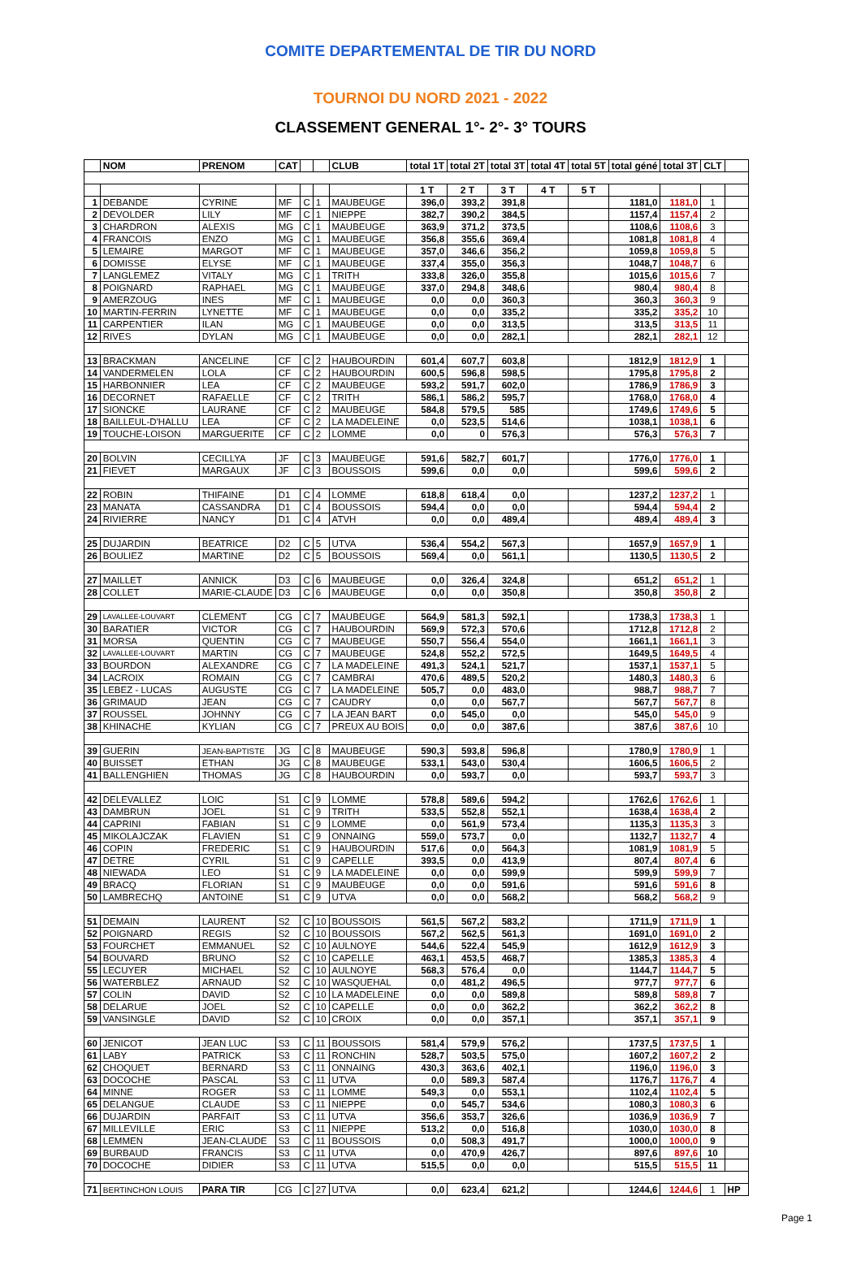COMITE DEPARTEMENTAL DE TIR DU NORD
TOURNOI DU NORD 2021 - 2022
CLASSEMENT GENERAL 1°- 2°- 3° TOURS
| | NOM | PRENOM | CAT | | | CLUB | total 1T | total 2T | total 3T | total 4T | total 5T | total géné | total 3T | CLT | |
| --- | --- | --- | --- | --- | --- | --- | --- | --- | --- | --- | --- | --- | --- | --- | --- |
| | | | | | | | 1 T | 2 T | 3 T | 4 T | 5 T | | | | |
| 1 | DEBANDE | CYRINE | MF | C | 1 | MAUBEUGE | 396,0 | 393,2 | 391,8 | | | 1181,0 | 1181,0 | 1 | |
| 2 | DEVOLDER | LILY | MF | C | 1 | NIEPPE | 382,7 | 390,2 | 384,5 | | | 1157,4 | 1157,4 | 2 | |
| 3 | CHARDRON | ALEXIS | MG | C | 1 | MAUBEUGE | 363,9 | 371,2 | 373,5 | | | 1108,6 | 1108,6 | 3 | |
| 4 | FRANCOIS | ENZO | MG | C | 1 | MAUBEUGE | 356,8 | 355,6 | 369,4 | | | 1081,8 | 1081,8 | 4 | |
| 5 | LEMAIRE | MARGOT | MF | C | 1 | MAUBEUGE | 357,0 | 346,6 | 356,2 | | | 1059,8 | 1059,8 | 5 | |
| 6 | DOMISSE | ELYSE | MF | C | 1 | MAUBEUGE | 337,4 | 355,0 | 356,3 | | | 1048,7 | 1048,7 | 6 | |
| 7 | LANGLEMEZ | VITALY | MG | C | 1 | TRITH | 333,8 | 326,0 | 355,8 | | | 1015,6 | 1015,6 | 7 | |
| 8 | POIGNARD | RAPHAEL | MG | C | 1 | MAUBEUGE | 337,0 | 294,8 | 348,6 | | | 980,4 | 980,4 | 8 | |
| 9 | AMERZOUG | INES | MF | C | 1 | MAUBEUGE | 0,0 | 0,0 | 360,3 | | | 360,3 | 360,3 | 9 | |
| 10 | MARTIN-FERRIN | LYNETTE | MF | C | 1 | MAUBEUGE | 0,0 | 0,0 | 335,2 | | | 335,2 | 335,2 | 10 | |
| 11 | CARPENTIER | ILAN | MG | C | 1 | MAUBEUGE | 0,0 | 0,0 | 313,5 | | | 313,5 | 313,5 | 11 | |
| 12 | RIVES | DYLAN | MG | C | 1 | MAUBEUGE | 0,0 | 0,0 | 282,1 | | | 282,1 | 282,1 | 12 | |
| 13 | BRACKMAN | ANCELINE | CF | C | 2 | HAUBOURDIN | 601,4 | 607,7 | 603,8 | | | 1812,9 | 1812,9 | 1 | |
| 14 | VANDERMELEN | LOLA | CF | C | 2 | HAUBOURDIN | 600,5 | 596,8 | 598,5 | | | 1795,8 | 1795,8 | 2 | |
| 15 | HARBONNIER | LEA | CF | C | 2 | MAUBEUGE | 593,2 | 591,7 | 602,0 | | | 1786,9 | 1786,9 | 3 | |
| 16 | DECORNET | RAFAELLE | CF | C | 2 | TRITH | 586,1 | 586,2 | 595,7 | | | 1768,0 | 1768,0 | 4 | |
| 17 | SIONCKE | LAURANE | CF | C | 2 | MAUBEUGE | 584,8 | 579,5 | 585 | | | 1749,6 | 1749,6 | 5 | |
| 18 | BAILLEUL-D'HALLU | LEA | CF | C | 2 | LA MADELEINE | 0,0 | 523,5 | 514,6 | | | 1038,1 | 1038,1 | 6 | |
| 19 | TOUCHE-LOISON | MARGUERITE | CF | C | 2 | LOMME | 0,0 | 0 | 576,3 | | | 576,3 | 576,3 | 7 | |
| 20 | BOLVIN | CECILLYA | JF | C | 3 | MAUBEUGE | 591,6 | 582,7 | 601,7 | | | 1776,0 | 1776,0 | 1 | |
| 21 | FIEVET | MARGAUX | JF | C | 3 | BOUSSOIS | 599,6 | 0,0 | 0,0 | | | 599,6 | 599,6 | 2 | |
| 22 | ROBIN | THIFAINE | D1 | C | 4 | LOMME | 618,8 | 618,4 | 0,0 | | | 1237,2 | 1237,2 | 1 | |
| 23 | MANATA | CASSANDRA | D1 | C | 4 | BOUSSOIS | 594,4 | 0,0 | 0,0 | | | 594,4 | 594,4 | 2 | |
| 24 | RIVIERRE | NANCY | D1 | C | 4 | ATVH | 0,0 | 0,0 | 489,4 | | | 489,4 | 489,4 | 3 | |
| 25 | DUJARDIN | BEATRICE | D2 | C | 5 | UTVA | 536,4 | 554,2 | 567,3 | | | 1657,9 | 1657,9 | 1 | |
| 26 | BOULIEZ | MARTINE | D2 | C | 5 | BOUSSOIS | 569,4 | 0,0 | 561,1 | | | 1130,5 | 1130,5 | 2 | |
| 27 | MAILLET | ANNICK | D3 | C | 6 | MAUBEUGE | 0,0 | 326,4 | 324,8 | | | 651,2 | 651,2 | 1 | |
| 28 | COLLET | MARIE-CLAUDE | D3 | C | 6 | MAUBEUGE | 0,0 | 0,0 | 350,8 | | | 350,8 | 350,8 | 2 | |
| 29 | LAVALLEE-LOUVART | CLEMENT | CG | C | 7 | MAUBEUGE | 564,9 | 581,3 | 592,1 | | | 1738,3 | 1738,3 | 1 | |
| 30 | BARATIER | VICTOR | CG | C | 7 | HAUBOURDIN | 569,9 | 572,3 | 570,6 | | | 1712,8 | 1712,8 | 2 | |
| 31 | MORSA | QUENTIN | CG | C | 7 | MAUBEUGE | 550,7 | 556,4 | 554,0 | | | 1661,1 | 1661,1 | 3 | |
| 32 | LAVALLEE-LOUVART | MARTIN | CG | C | 7 | MAUBEUGE | 524,8 | 552,2 | 572,5 | | | 1649,5 | 1649,5 | 4 | |
| 33 | BOURDON | ALEXANDRE | CG | C | 7 | LA MADELEINE | 491,3 | 524,1 | 521,7 | | | 1537,1 | 1537,1 | 5 | |
| 34 | LACROIX | ROMAIN | CG | C | 7 | CAMBRAI | 470,6 | 489,5 | 520,2 | | | 1480,3 | 1480,3 | 6 | |
| 35 | LEBEZ - LUCAS | AUGUSTE | CG | C | 7 | LA MADELEINE | 505,7 | 0,0 | 483,0 | | | 988,7 | 988,7 | 7 | |
| 36 | GRIMAUD | JEAN | CG | C | 7 | CAUDRY | 0,0 | 0,0 | 567,7 | | | 567,7 | 567,7 | 8 | |
| 37 | ROUSSEL | JOHNNY | CG | C | 7 | LA JEAN BART | 0,0 | 545,0 | 0,0 | | | 545,0 | 545,0 | 9 | |
| 38 | KHINACHE | KYLIAN | CG | C | 7 | PREUX AU BOIS | 0,0 | 0,0 | 387,6 | | | 387,6 | 387,6 | 10 | |
| 39 | GUERIN | JEAN-BAPTISTE | JG | C | 8 | MAUBEUGE | 590,3 | 593,8 | 596,8 | | | 1780,9 | 1780,9 | 1 | |
| 40 | BUISSET | ETHAN | JG | C | 8 | MAUBEUGE | 533,1 | 543,0 | 530,4 | | | 1606,5 | 1606,5 | 2 | |
| 41 | BALLENGHIEN | THOMAS | JG | C | 8 | HAUBOURDIN | 0,0 | 593,7 | 0,0 | | | 593,7 | 593,7 | 3 | |
| 42 | DELEVALLEZ | LOIC | S1 | C | 9 | LOMME | 578,8 | 589,6 | 594,2 | | | 1762,6 | 1762,6 | 1 | |
| 43 | DAMBRUN | JOEL | S1 | C | 9 | TRITH | 533,5 | 552,8 | 552,1 | | | 1638,4 | 1638,4 | 2 | |
| 44 | CAPRINI | FABIAN | S1 | C | 9 | LOMME | 0,0 | 561,9 | 573,4 | | | 1135,3 | 1135,3 | 3 | |
| 45 | MIKOLAJCZAK | FLAVIEN | S1 | C | 9 | ONNAING | 559,0 | 573,7 | 0,0 | | | 1132,7 | 1132,7 | 4 | |
| 46 | COPIN | FREDERIC | S1 | C | 9 | HAUBOURDIN | 517,6 | 0,0 | 564,3 | | | 1081,9 | 1081,9 | 5 | |
| 47 | DETRE | CYRIL | S1 | C | 9 | CAPELLE | 393,5 | 0,0 | 413,9 | | | 807,4 | 807,4 | 6 | |
| 48 | NIEWADA | LEO | S1 | C | 9 | LA MADELEINE | 0,0 | 0,0 | 599,9 | | | 599,9 | 599,9 | 7 | |
| 49 | BRACQ | FLORIAN | S1 | C | 9 | MAUBEUGE | 0,0 | 0,0 | 591,6 | | | 591,6 | 591,6 | 8 | |
| 50 | LAMBRECHQ | ANTOINE | S1 | C | 9 | UTVA | 0,0 | 0,0 | 568,2 | | | 568,2 | 568,2 | 9 | |
| 51 | DEMAIN | LAURENT | S2 | C | 10 | BOUSSOIS | 561,5 | 567,2 | 583,2 | | | 1711,9 | 1711,9 | 1 | |
| 52 | POIGNARD | REGIS | S2 | C | 10 | BOUSSOIS | 567,2 | 562,5 | 561,3 | | | 1691,0 | 1691,0 | 2 | |
| 53 | FOURCHET | EMMANUEL | S2 | C | 10 | AULNOYE | 544,6 | 522,4 | 545,9 | | | 1612,9 | 1612,9 | 3 | |
| 54 | BOUVARD | BRUNO | S2 | C | 10 | CAPELLE | 463,1 | 453,5 | 468,7 | | | 1385,3 | 1385,3 | 4 | |
| 55 | LECUYER | MICHAEL | S2 | C | 10 | AULNOYE | 568,3 | 576,4 | 0,0 | | | 1144,7 | 1144,7 | 5 | |
| 56 | WATERBLEZ | ARNAUD | S2 | C | 10 | WASQUEHAL | 0,0 | 481,2 | 496,5 | | | 977,7 | 977,7 | 6 | |
| 57 | COLIN | DAVID | S2 | C | 10 | LA MADELEINE | 0,0 | 0,0 | 589,8 | | | 589,8 | 589,8 | 7 | |
| 58 | DELARUE | JOEL | S2 | C | 10 | CAPELLE | 0,0 | 0,0 | 362,2 | | | 362,2 | 362,2 | 8 | |
| 59 | VANSINGLE | DAVID | S2 | C | 10 | CROIX | 0,0 | 0,0 | 357,1 | | | 357,1 | 357,1 | 9 | |
| 60 | JENICOT | JEAN LUC | S3 | C | 11 | BOUSSOIS | 581,4 | 579,9 | 576,2 | | | 1737,5 | 1737,5 | 1 | |
| 61 | LABY | PATRICK | S3 | C | 11 | RONCHIN | 528,7 | 503,5 | 575,0 | | | 1607,2 | 1607,2 | 2 | |
| 62 | CHOQUET | BERNARD | S3 | C | 11 | ONNAING | 430,3 | 363,6 | 402,1 | | | 1196,0 | 1196,0 | 3 | |
| 63 | DOCOCHE | PASCAL | S3 | C | 11 | UTVA | 0,0 | 589,3 | 587,4 | | | 1176,7 | 1176,7 | 4 | |
| 64 | MINNE | ROGER | S3 | C | 11 | LOMME | 549,3 | 0,0 | 553,1 | | | 1102,4 | 1102,4 | 5 | |
| 65 | DELANGUE | CLAUDE | S3 | C | 11 | NIEPPE | 0,0 | 545,7 | 534,6 | | | 1080,3 | 1080,3 | 6 | |
| 66 | DUJARDIN | PARFAIT | S3 | C | 11 | UTVA | 356,6 | 353,7 | 326,6 | | | 1036,9 | 1036,9 | 7 | |
| 67 | MILLEVILLE | ERIC | S3 | C | 11 | NIEPPE | 513,2 | 0,0 | 516,8 | | | 1030,0 | 1030,0 | 8 | |
| 68 | LEMMEN | JEAN-CLAUDE | S3 | C | 11 | BOUSSOIS | 0,0 | 508,3 | 491,7 | | | 1000,0 | 1000,0 | 9 | |
| 69 | BURBAUD | FRANCIS | S3 | C | 11 | UTVA | 0,0 | 470,9 | 426,7 | | | 897,6 | 897,6 | 10 | |
| 70 | DOCOCHE | DIDIER | S3 | C | 11 | UTVA | 515,5 | 0,0 | 0,0 | | | 515,5 | 515,5 | 11 | |
| 71 | BERTINCHON LOUIS | PARA TIR | CG | C | 27 | UTVA | 0,0 | 623,4 | 621,2 | | | 1244,6 | 1244,6 | 1 | HP |
Page 1